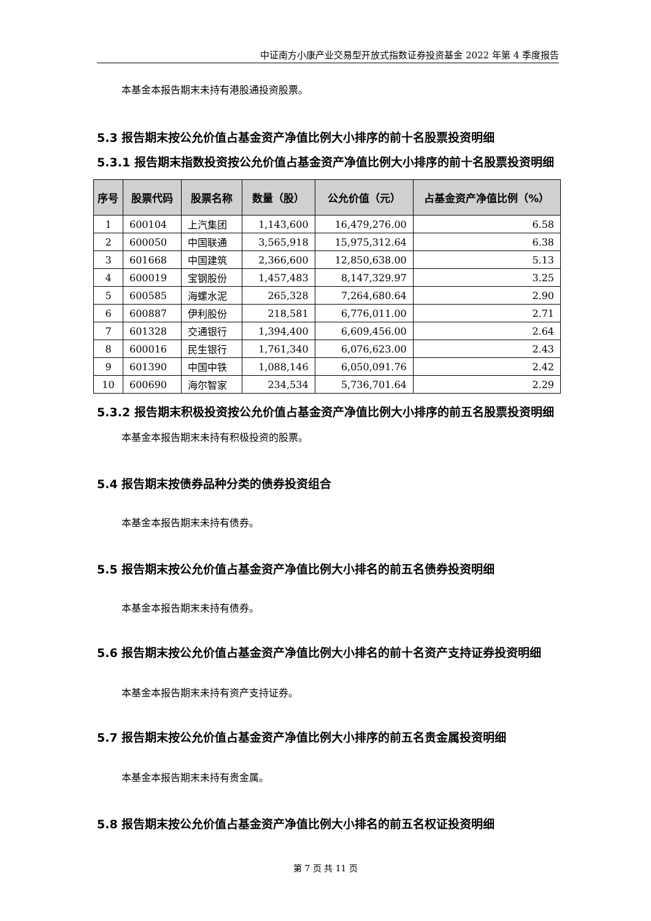中证南方小康产业交易型开放式指数证券投资基金 2022 年第 4 季度报告
本基金本报告期末未持有港股通投资股票。
5.3 报告期末按公允价值占基金资产净值比例大小排序的前十名股票投资明细
5.3.1 报告期末指数投资按公允价值占基金资产净值比例大小排序的前十名股票投资明细
| 序号 | 股票代码 | 股票名称 | 数量（股） | 公允价值（元） | 占基金资产净值比例（%） |
| --- | --- | --- | --- | --- | --- |
| 1 | 600104 | 上汽集团 | 1,143,600 | 16,479,276.00 | 6.58 |
| 2 | 600050 | 中国联通 | 3,565,918 | 15,975,312.64 | 6.38 |
| 3 | 601668 | 中国建筑 | 2,366,600 | 12,850,638.00 | 5.13 |
| 4 | 600019 | 宝钢股份 | 1,457,483 | 8,147,329.97 | 3.25 |
| 5 | 600585 | 海螺水泥 | 265,328 | 7,264,680.64 | 2.90 |
| 6 | 600887 | 伊利股份 | 218,581 | 6,776,011.00 | 2.71 |
| 7 | 601328 | 交通银行 | 1,394,400 | 6,609,456.00 | 2.64 |
| 8 | 600016 | 民生银行 | 1,761,340 | 6,076,623.00 | 2.43 |
| 9 | 601390 | 中国中铁 | 1,088,146 | 6,050,091.76 | 2.42 |
| 10 | 600690 | 海尔智家 | 234,534 | 5,736,701.64 | 2.29 |
5.3.2 报告期末积极投资按公允价值占基金资产净值比例大小排序的前五名股票投资明细
本基金本报告期末未持有积极投资的股票。
5.4 报告期末按债券品种分类的债券投资组合
本基金本报告期末未持有债券。
5.5 报告期末按公允价值占基金资产净值比例大小排名的前五名债券投资明细
本基金本报告期末未持有债券。
5.6 报告期末按公允价值占基金资产净值比例大小排名的前十名资产支持证券投资明细
本基金本报告期末未持有资产支持证券。
5.7 报告期末按公允价值占基金资产净值比例大小排序的前五名贵金属投资明细
本基金本报告期末未持有贵金属。
5.8 报告期末按公允价值占基金资产净值比例大小排名的前五名权证投资明细
第 7 页 共 11 页